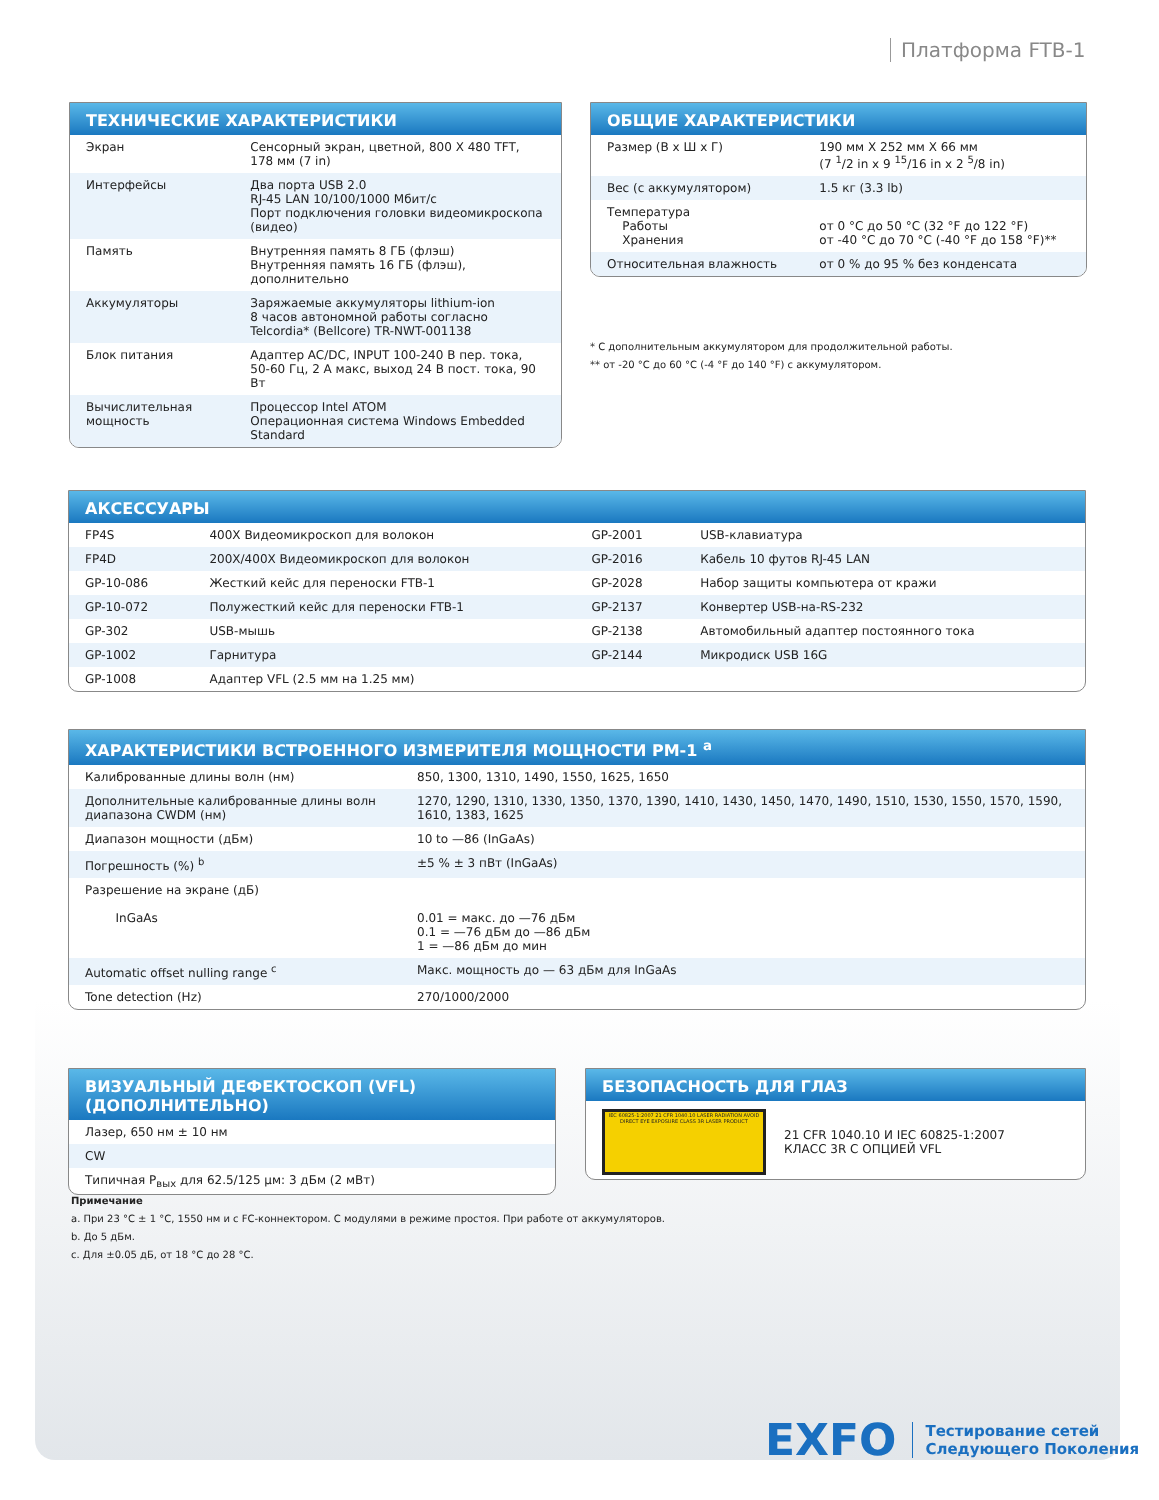Платформа FTB-1
ТЕХНИЧЕСКИЕ ХАРАКТЕРИСТИКИ
| Экран | Сенсорный экран, цветной, 800 X 480 TFT, 178 мм (7 in) |
| Интерфейсы | Два порта USB 2.0 RJ-45 LAN 10/100/1000 Мбит/с Порт подключения головки видеомикроскопа (видео) |
| Память | Внутренняя память 8 ГБ (флэш) Внутренняя память 16 ГБ (флэш), дополнительно |
| Аккумуляторы | Заряжаемые аккумуляторы lithium-ion 8 часов автономной работы согласно Telcordia* (Bellcore) TR-NWT-001138 |
| Блок питания | Адаптер AC/DC, INPUT 100-240 В пер. тока, 50-60 Гц, 2 А макс, выход 24 В пост. тока, 90 Вт |
| Вычислительная мощность | Процессор Intel ATOM Операционная система Windows Embedded Standard |
ОБЩИЕ ХАРАКТЕРИСТИКИ
| Размер (В x Ш x Г) | 190 мм X 252 мм X 66 мм (7 <sup>1</sup>/2 in x 9 <sup>15</sup>/16 in x 2 <sup>5</sup>/8 in) |
| Вес (с аккумулятором) | 1.5 кг (3.3 lb) |
| Температура Работы Хранения | от 0 °C до 50 °C (32 °F до 122 °F) от -40 °C до 70 °C (-40 °F до 158 °F)** |
| Относительная влажность | от 0 % до 95 % без конденсата |
* С дополнительным аккумулятором для продолжительной работы.
** от -20 °C до 60 °C (-4 °F до 140 °F) с аккумулятором.
АКСЕССУАРЫ
| FP4S | 400X Видеомикроскоп для волокон | GP-2001 | USB-клавиатура |
| FP4D | 200X/400X Видеомикроскоп для волокон | GP-2016 | Кабель 10 футов RJ-45 LAN |
| GP-10-086 | Жесткий кейс для переноски FTB-1 | GP-2028 | Набор защиты компьютера от кражи |
| GP-10-072 | Полужесткий кейс для переноски FTB-1 | GP-2137 | Конвертер USB-на-RS-232 |
| GP-302 | USB-мышь | GP-2138 | Автомобильный адаптер постоянного тока |
| GP-1002 | Гарнитура | GP-2144 | Микродиск USB 16G |
| GP-1008 | Адаптер VFL (2.5 мм на 1.25 мм) | | |
ХАРАКТЕРИСТИКИ ВСТРОЕННОГО ИЗМЕРИТЕЛЯ МОЩНОСТИ PM-1 <sup>a</sup>
| Калиброванные длины волн (нм) | 850, 1300, 1310, 1490, 1550, 1625, 1650 |
| Дополнительные калиброванные длины волн диапазона CWDM (нм) | 1270, 1290, 1310, 1330, 1350, 1370, 1390, 1410, 1430, 1450, 1470, 1490, 1510, 1530, 1550, 1570, 1590, 1610, 1383, 1625 |
| Диапазон мощности (дБм) | 10 to —86 (InGaAs) |
| Погрешность (%) <sup>b</sup> | ±5 % ± 3 пВт (InGaAs) |
| Разрешение на экране (дБ) InGaAs | 0.01 = макс. до —76 дБм 0.1 = —76 дБм до —86 дБм 1 = —86 дБм до мин |
| Automatic offset nulling range <sup>c</sup> | Макс. мощность до — 63 дБм для InGaAs |
| Tone detection (Hz) | 270/1000/2000 |
ВИЗУАЛЬНЫЙ ДЕФЕКТОСКОП (VFL) (ДОПОЛНИТЕЛЬНО)
| Лазер, 650 нм ± 10 нм |
| CW |
| Типичная P<sub>вых</sub> для 62.5/125 μм: 3 дБм (2 мВт) |
БЕЗОПАСНОСТЬ ДЛЯ ГЛАЗ
IEC 60825-1:2007 21 CFR 1040.10 LASER RADIATION AVOID DIRECT EYE EXPOSURE CLASS 3R LASER PRODUCT
21 CFR 1040.10 И IEC 60825-1:2007
КЛАСС 3R С ОПЦИЕЙ VFL
Примечание
a. При 23 °C ± 1 °C, 1550 нм и с FC-коннектором. С модулями в режиме простоя. При работе от аккумуляторов.
b. До 5 дБм.
c. Для ±0.05 дБ, от 18 °C до 28 °C.
EXFO Тестирование сетей
Следующего Поколения